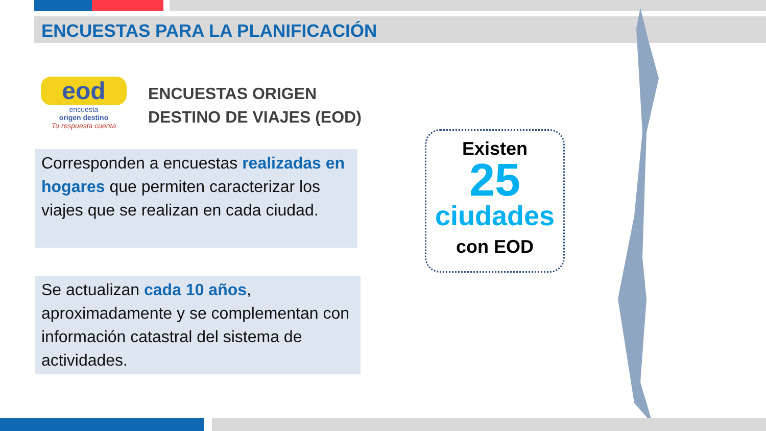ENCUESTAS PARA LA PLANIFICACIÓN
eod
encuesta
origen destino
Tu respuesta cuenta
ENCUESTAS ORIGEN
DESTINO DE VIAJES (EOD)
Corresponden a encuestas realizadas en hogares que permiten caracterizar los viajes que se realizan en cada ciudad.
Se actualizan cada 10 años, aproximadamente y se complementan con información catastral del sistema de actividades.
Existen
25
ciudades
con EOD